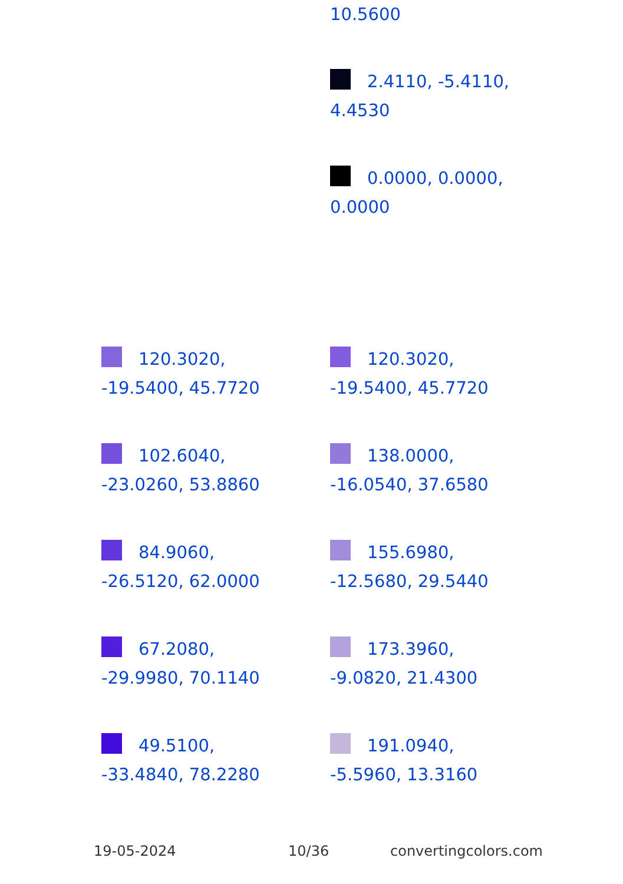10.5600
2.4110, -5.4110, 4.4530
0.0000, 0.0000, 0.0000
120.3020, -19.5400, 45.7720
120.3020, -19.5400, 45.7720
102.6040, -23.0260, 53.8860
138.0000, -16.0540, 37.6580
84.9060, -26.5120, 62.0000
155.6980, -12.5680, 29.5440
67.2080, -29.9980, 70.1140
173.3960, -9.0820, 21.4300
49.5100, -33.4840, 78.2280
191.0940, -5.5960, 13.3160
19-05-2024 10/36 convertingcolors.com